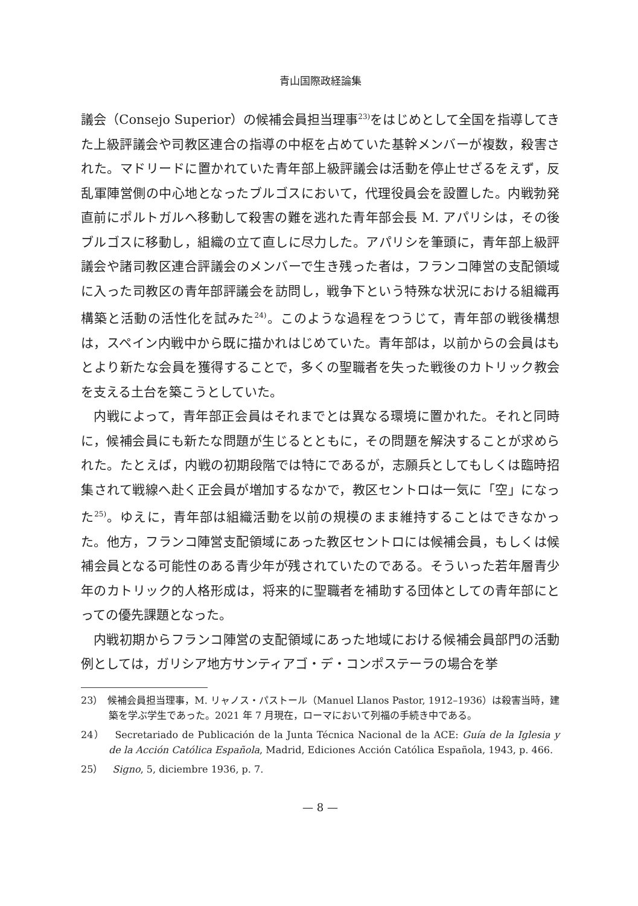青山国際政経論集
議会（Consejo Superior）の候補会員担当理事<sup>23)</sup>をはじめとして全国を指導してきた上級評議会や司教区連合の指導の中枢を占めていた基幹メンバーが複数，殺害された。マドリードに置かれていた青年部上級評議会は活動を停止せざるをえず，反乱軍陣営側の中心地となったブルゴスにおいて，代理役員会を設置した。内戦勃発直前にポルトガルへ移動して殺害の難を逃れた青年部会長 M. アパリシは，その後ブルゴスに移動し，組織の立て直しに尽力した。アパリシを筆頭に，青年部上級評議会や諸司教区連合評議会のメンバーで生き残った者は，フランコ陣営の支配領域に入った司教区の青年部評議会を訪問し，戦争下という特殊な状況における組織再構築と活動の活性化を試みた<sup>24)</sup>。このような過程をつうじて，青年部の戦後構想は，スペイン内戦中から既に描かれはじめていた。青年部は，以前からの会員はもとより新たな会員を獲得することで，多くの聖職者を失った戦後のカトリック教会を支える土台を築こうとしていた。
内戦によって，青年部正会員はそれまでとは異なる環境に置かれた。それと同時に，候補会員にも新たな問題が生じるとともに，その問題を解決することが求められた。たとえば，内戦の初期段階では特にであるが，志願兵としてもしくは臨時招集されて戦線へ赴く正会員が増加するなかで，教区セントロは一気に「空」になった<sup>25)</sup>。ゆえに，青年部は組織活動を以前の規模のまま維持することはできなかった。他方，フランコ陣営支配領域にあった教区セントロには候補会員，もしくは候補会員となる可能性のある青少年が残されていたのである。そういった若年層青少年のカトリック的人格形成は，将来的に聖職者を補助する団体としての青年部にとっての優先課題となった。
内戦初期からフランコ陣営の支配領域にあった地域における候補会員部門の活動例としては，ガリシア地方サンティアゴ・デ・コンポステーラの場合を挙
23）　候補会員担当理事，M. リャノス・パストール（Manuel Llanos Pastor, 1912–1936）は殺害当時，建築を学ぶ学生であった。2021 年 7 月現在，ローマにおいて列福の手続き中である。
24）　Secretariado de Publicación de la Junta Técnica Nacional de la ACE: Guía de la Iglesia y de la Acción Católica Española, Madrid, Ediciones Acción Católica Española, 1943, p. 466.
25）　Signo, 5, diciembre 1936, p. 7.
— 8 —